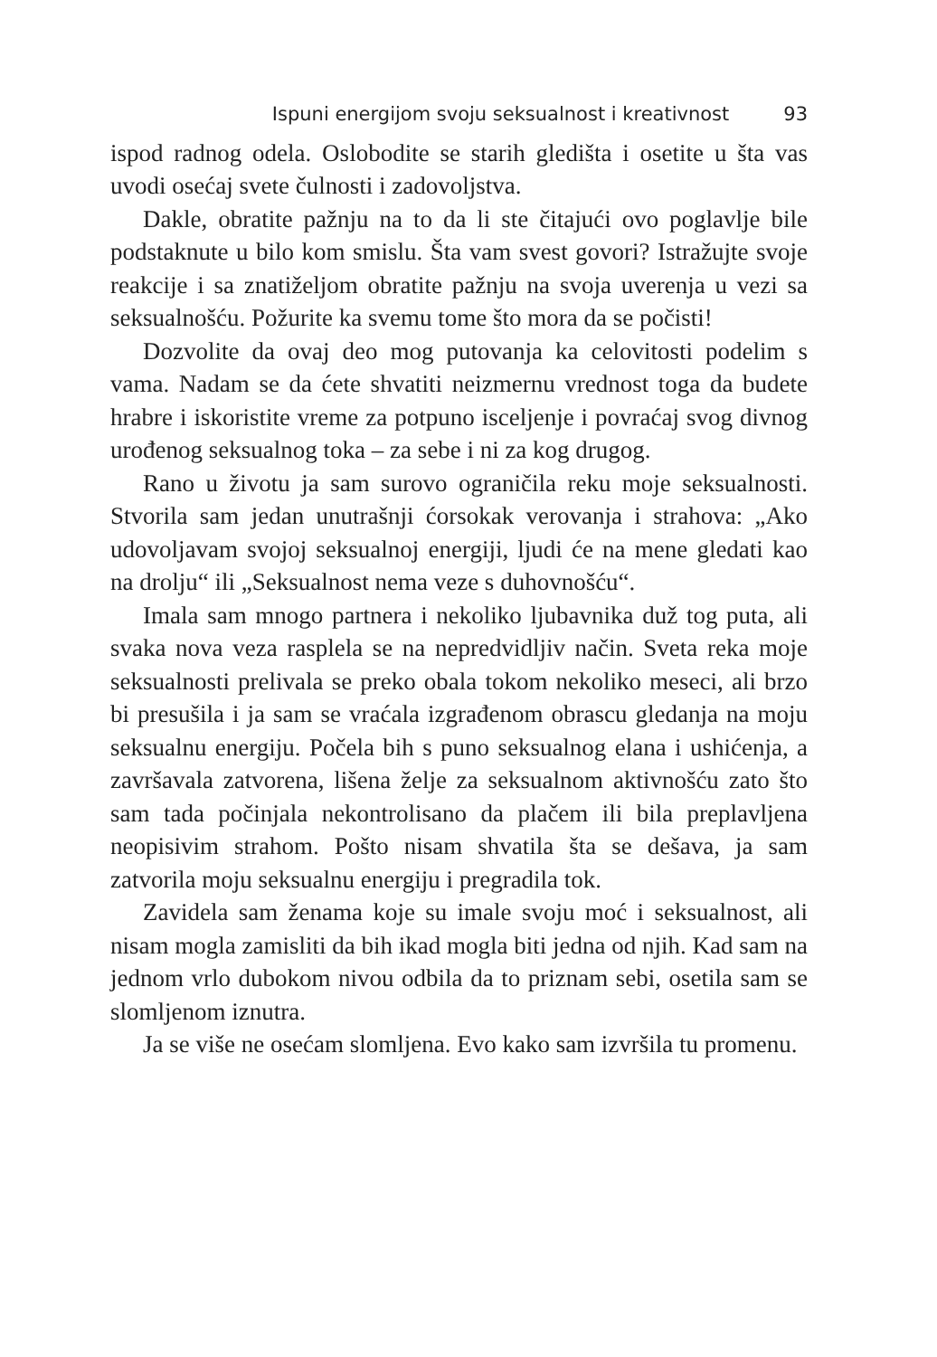Ispuni energijom svoju seksualnost i kreativnost 93
ispod radnog odela. Oslobodite se starih gledišta i osetite u šta vas uvodi osećaj svete čulnosti i zadovoljstva.
Dakle, obratite pažnju na to da li ste čitajući ovo poglavlje bile podstaknute u bilo kom smislu. Šta vam svest govori? Istražuj­te svoje reakcije i sa znatiželjom obratite pažnju na svoja uveren­ja u vezi sa seksualnošću. Požurite ka svemu tome što mora da se počisti!
Dozvolite da ovaj deo mog putovanja ka celovitosti podelim s vama. Nadam se da ćete shvatiti neizmernu vrednost toga da budete hrabre i iskoristite vreme za potpuno isceljenje i povraćaj svog divnog urođenog seksualnog toka – za sebe i ni za kog dru­gog.
Rano u životu ja sam surovo ograničila reku moje seksualnos­ti. Stvorila sam jedan unutrašnji ćorsokak verovanja i strahova: „Ako udovoljavam svojoj seksualnoj energiji, ljudi će na mene gledati kao na drolju“ ili „Seksualnost nema veze s duhovnošću“.
Imala sam mnogo partnera i nekoliko ljubavnika duž tog puta, ali svaka nova veza rasplela se na nepredvidljiv način. Sveta reka moje seksualnosti prelivala se preko obala tokom nekoliko meseci, ali brzo bi presušila i ja sam se vraćala izgrađenom obrascu gle­danja na moju seksualnu energiju. Počela bih s puno seksualnog elana i ushićenja, a završavala zatvorena, lišena želje za seksualnom aktivnošću zato što sam tada počinjala nekontrolisano da plačem ili bila preplavljena neopisivim strahom. Pošto nisam shvatila šta se dešava, ja sam zatvorila moju seksualnu energiju i pregradi­la tok.
Zavidela sam ženama koje su imale svoju moć i seksualnost, ali nisam mogla zamisliti da bih ikad mogla biti jedna od njih. Kad sam na jednom vrlo dubokom nivou odbila da to priznam sebi, osetila sam se slomljenom iznutra.
Ja se više ne osećam slomljena. Evo kako sam izvršila tu pro­menu.